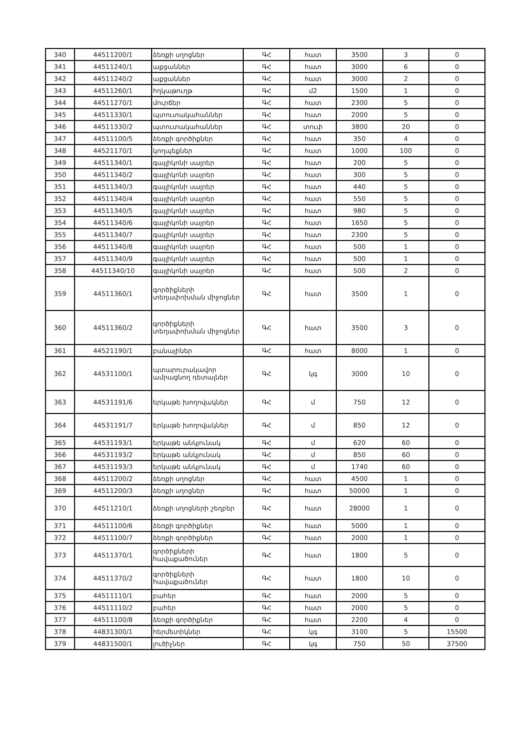| 340 | 44511200/1 | ձեռքի սղոցներ | ԳՀ | հատ | 3500 | 3 | 0 |
| 341 | 44511240/1 | աքցաններ | ԳՀ | հատ | 3000 | 6 | 0 |
| 342 | 44511240/2 | աքցաններ | ԳՀ | հատ | 3000 | 2 | 0 |
| 343 | 44511260/1 | հղկաթուղթ | ԳՀ | մ2 | 1500 | 1 | 0 |
| 344 | 44511270/1 | մուրճեր | ԳՀ | հատ | 2300 | 5 | 0 |
| 345 | 44511330/1 | պտուտակահաններ | ԳՀ | հատ | 2000 | 5 | 0 |
| 346 | 44511330/2 | պտուտակահաններ | ԳՀ | տուփ | 3800 | 20 | 0 |
| 347 | 44511100/5 | ձեռքի գործիքներ | ԳՀ | հատ | 350 | 4 | 0 |
| 348 | 44521170/1 | կողպեքներ | ԳՀ | հատ | 1000 | 100 | 0 |
| 349 | 44511340/1 | գայլիկոնի սայրեր | ԳՀ | հատ | 200 | 5 | 0 |
| 350 | 44511340/2 | գայլիկոնի սայրեր | ԳՀ | հատ | 300 | 5 | 0 |
| 351 | 44511340/3 | գայլիկոնի սայրեր | ԳՀ | հատ | 440 | 5 | 0 |
| 352 | 44511340/4 | գայլիկոնի սայրեր | ԳՀ | հատ | 550 | 5 | 0 |
| 353 | 44511340/5 | գայլիկոնի սայրեր | ԳՀ | հատ | 980 | 5 | 0 |
| 354 | 44511340/6 | գայլիկոնի սայրեր | ԳՀ | հատ | 1650 | 5 | 0 |
| 355 | 44511340/7 | գայլիկոնի սայրեր | ԳՀ | հատ | 2300 | 5 | 0 |
| 356 | 44511340/8 | գայլիկոնի սայրեր | ԳՀ | հատ | 500 | 1 | 0 |
| 357 | 44511340/9 | գայլիկոնի սայրեր | ԳՀ | հատ | 500 | 1 | 0 |
| 358 | 44511340/10 | գայլիկոնի սայրեր | ԳՀ | հատ | 500 | 2 | 0 |
| 359 | 44511360/1 | գործիքների տեղափոխման միջոցներ | ԳՀ | հատ | 3500 | 1 | 0 |
| 360 | 44511360/2 | գործիքների տեղափոխման միջոցներ | ԳՀ | հատ | 3500 | 3 | 0 |
| 361 | 44521190/1 | բանալիներ | ԳՀ | հատ | 8000 | 1 | 0 |
| 362 | 44531100/1 | պտարուրակավոր ամրացնող դետալներ | ԳՀ | կգ | 3000 | 10 | 0 |
| 363 | 44531191/6 | երկաթե խողովակներ | ԳՀ | մ | 750 | 12 | 0 |
| 364 | 44531191/7 | երկաթե խողովակներ | ԳՀ | մ | 850 | 12 | 0 |
| 365 | 44531193/1 | երկաթե անկյունակ | ԳՀ | մ | 620 | 60 | 0 |
| 366 | 44531193/2 | երկաթե անկյունակ | ԳՀ | մ | 850 | 60 | 0 |
| 367 | 44531193/3 | երկաթե անկյունակ | ԳՀ | մ | 1740 | 60 | 0 |
| 368 | 44511200/2 | ձեռքի սղոցներ | ԳՀ | հատ | 4500 | 1 | 0 |
| 369 | 44511200/3 | ձեռքի սղոցներ | ԳՀ | հատ | 50000 | 1 | 0 |
| 370 | 44511210/1 | ձեռքի սղոցների շեղբեր | ԳՀ | հատ | 28000 | 1 | 0 |
| 371 | 44511100/6 | ձեռքի գործիքներ | ԳՀ | հատ | 5000 | 1 | 0 |
| 372 | 44511100/7 | ձեռքի գործիքներ | ԳՀ | հատ | 2000 | 1 | 0 |
| 373 | 44511370/1 | գործիքների հավաքածուներ | ԳՀ | հատ | 1800 | 5 | 0 |
| 374 | 44511370/2 | գործիքների հավաքածուներ | ԳՀ | հատ | 1800 | 10 | 0 |
| 375 | 44511110/1 | բահեր | ԳՀ | հատ | 2000 | 5 | 0 |
| 376 | 44511110/2 | բահեր | ԳՀ | հատ | 2000 | 5 | 0 |
| 377 | 44511100/8 | ձեռքի գործիքներ | ԳՀ | հատ | 2200 | 4 | 0 |
| 378 | 44831300/1 | հերմետիկներ | ԳՀ | կգ | 3100 | 5 | 15500 |
| 379 | 44831500/1 | լուծիչներ | ԳՀ | կգ | 750 | 50 | 37500 |